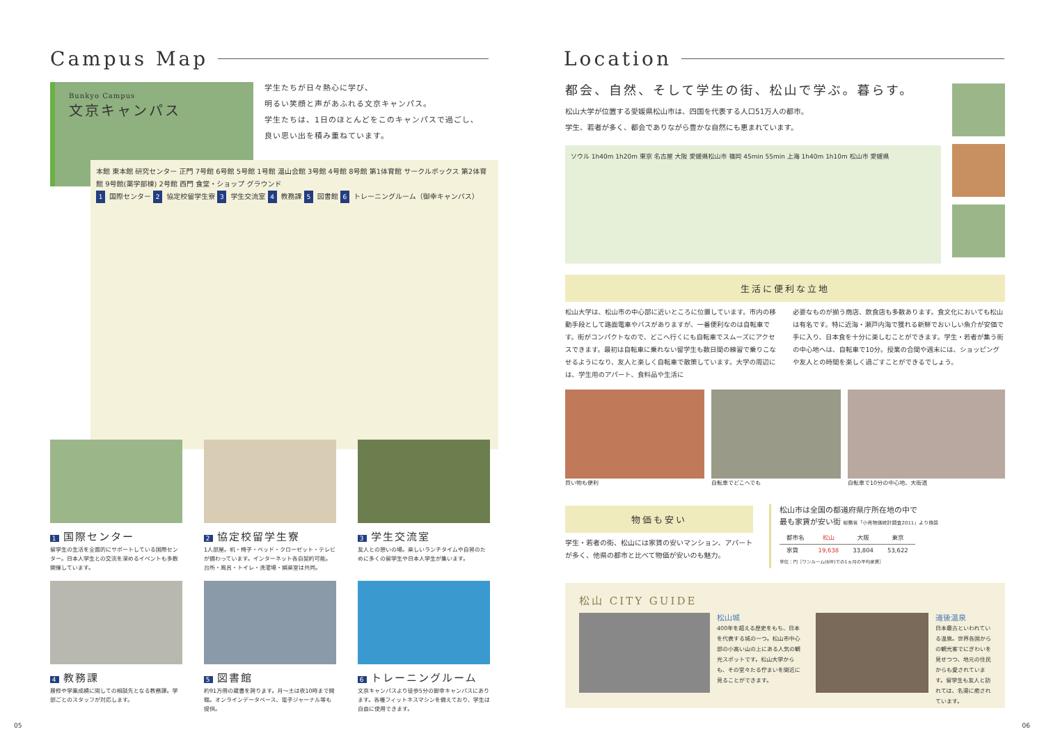Campus Map
Bunkyo Campus
文京キャンパス
学生たちが日々熱心に学び、
明るい笑顔と声があふれる文京キャンパス。
学生たちは、1日のほとんどをこのキャンパスで過ごし、
良い思い出を積み重ねています。
本館 東本館 研究センター 正門 7号館 6号館 5号館 1号館 温山会館 3号館 4号館 8号館 第1体育館 サークルボックス 第2体育館 9号館(薬学部棟) 2号館 西門 食堂・ショップ グラウンド
1 国際センター 2 協定校留学生寮 3 学生交流室 4 教務課 5 図書館 6 トレーニングルーム（御幸キャンパス）
1 国際センター
留学生の生活を全面的にサポートしている国際センター。日本人学生との交流を深めるイベントも多数開催しています。
2 協定校留学生寮
1人部屋。机・椅子・ベッド・クローゼット・テレビが備わっています。インターネット各自契約可能。台所・風呂・トイレ・洗濯場・娯楽室は共同。
3 学生交流室
友人との憩いの場。楽しいランチタイムや自習のために多くの留学生や日本人学生が集います。
4 教務課
履修や学業成績に関しての相談先となる教務課。学部ごとのスタッフが対応します。
5 図書館
約91万冊の蔵書を誇ります。月～土は夜10時まで開館。オンラインデータベース、電子ジャーナル等も提供。
6 トレーニングルーム
文京キャンパスより徒歩5分の御幸キャンパスにあります。各種フィットネスマシンを備えており、学生は自由に使用できます。
05
Location
都会、自然、そして学生の街、松山で学ぶ。暮らす。
松山大学が位置する愛媛県松山市は、四国を代表する人口51万人の都市。
学生、若者が多く、都会でありながら豊かな自然にも恵まれています。
ソウル 1h40m 1h20m 東京 名古屋 大阪 愛媛県松山市 福岡 45min 55min 上海 1h40m 1h10m 松山市 愛媛県
生活に便利な立地
松山大学は、松山市の中心部に近いところに位置しています。市内の移動手段として路面電車やバスがありますが、一番便利なのは自転車です。街がコンパクトなので、どこへ行くにも自転車でスムーズにアクセスできます。最初は自転車に乗れない留学生も数日間の練習で乗りこなせるようになり、友人と楽しく自転車で散策しています。大学の周辺には、学生用のアパート、食料品や生活に
必要なものが揃う商店、飲食店も多数あります。食文化においても松山は有名です。特に近海・瀬戸内海で獲れる新鮮でおいしい魚介が安価で手に入り、日本食を十分に楽しむことができます。学生・若者が集う街の中心地へは、自転車で10分。授業の合間や週末には、ショッピングや友人との時間を楽しく過ごすことができるでしょう。
買い物も便利 自転車でどこへでも 自転車で10分の中心地、大街道
物価も安い
学生・若者の街、松山には家賃の安いマンション、アパートが多く、他県の都市と比べて物価が安いのも魅力。
松山市は全国の都道府県庁所在地の中で
最も家賃が安い街 総務省「小売物価統計調査2011」より換算
| 都市名 | 松山 | 大阪 | 東京 |
| --- | --- | --- | --- |
| 家賃 | 19,638 | 33,804 | 53,622 |
単位：円［ワンルーム(6坪)での1ヵ月の平均家賃］
松山 CITY GUIDE
松山城
400年を超える歴史をもち、日本を代表する城の一つ。松山市中心部の小高い山の上にある人気の観光スポットです。松山大学からも、その堂々たる佇まいを間近に見ることができます。
道後温泉
日本最古といわれている温泉。世界各国からの観光客でにぎわいを見せつつ、地元の住民からも愛されています。留学生も友人と訪れては、名湯に癒されています。
06